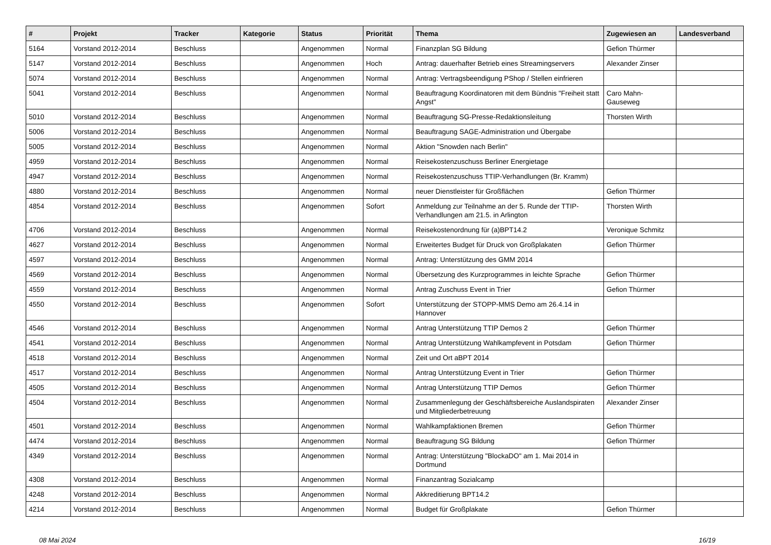| # | Projekt | Tracker | Kategorie | Status | Priorität | Thema | Zugewiesen an | Landesverband |
| --- | --- | --- | --- | --- | --- | --- | --- | --- |
| 5164 | Vorstand 2012-2014 | Beschluss | | Angenommen | Normal | Finanzplan SG Bildung | Gefion Thürmer | |
| 5147 | Vorstand 2012-2014 | Beschluss | | Angenommen | Hoch | Antrag: dauerhafter Betrieb eines Streamingservers | Alexander Zinser | |
| 5074 | Vorstand 2012-2014 | Beschluss | | Angenommen | Normal | Antrag: Vertragsbeendigung PShop / Stellen einfrieren | | |
| 5041 | Vorstand 2012-2014 | Beschluss | | Angenommen | Normal | Beauftragung Koordinatoren mit dem Bündnis "Freiheit statt Angst" | Caro Mahn-Gauseweg | |
| 5010 | Vorstand 2012-2014 | Beschluss | | Angenommen | Normal | Beauftragung SG-Presse-Redaktionsleitung | Thorsten Wirth | |
| 5006 | Vorstand 2012-2014 | Beschluss | | Angenommen | Normal | Beauftragung SAGE-Administration und Übergabe | | |
| 5005 | Vorstand 2012-2014 | Beschluss | | Angenommen | Normal | Aktion "Snowden nach Berlin" | | |
| 4959 | Vorstand 2012-2014 | Beschluss | | Angenommen | Normal | Reisekostenzuschuss Berliner Energietage | | |
| 4947 | Vorstand 2012-2014 | Beschluss | | Angenommen | Normal | Reisekostenzuschuss TTIP-Verhandlungen (Br. Kramm) | | |
| 4880 | Vorstand 2012-2014 | Beschluss | | Angenommen | Normal | neuer Dienstleister für Großflächen | Gefion Thürmer | |
| 4854 | Vorstand 2012-2014 | Beschluss | | Angenommen | Sofort | Anmeldung zur Teilnahme an der 5. Runde der TTIP-Verhandlungen am 21.5. in Arlington | Thorsten Wirth | |
| 4706 | Vorstand 2012-2014 | Beschluss | | Angenommen | Normal | Reisekostenordnung für (a)BPT14.2 | Veronique Schmitz | |
| 4627 | Vorstand 2012-2014 | Beschluss | | Angenommen | Normal | Erweitertes Budget für Druck von Großplakaten | Gefion Thürmer | |
| 4597 | Vorstand 2012-2014 | Beschluss | | Angenommen | Normal | Antrag: Unterstützung des GMM 2014 | | |
| 4569 | Vorstand 2012-2014 | Beschluss | | Angenommen | Normal | Übersetzung des Kurzprogrammes in leichte Sprache | Gefion Thürmer | |
| 4559 | Vorstand 2012-2014 | Beschluss | | Angenommen | Normal | Antrag Zuschuss Event in Trier | Gefion Thürmer | |
| 4550 | Vorstand 2012-2014 | Beschluss | | Angenommen | Sofort | Unterstützung der STOPP-MMS Demo am 26.4.14 in Hannover | | |
| 4546 | Vorstand 2012-2014 | Beschluss | | Angenommen | Normal | Antrag Unterstützung TTIP Demos 2 | Gefion Thürmer | |
| 4541 | Vorstand 2012-2014 | Beschluss | | Angenommen | Normal | Antrag Unterstützung Wahlkampfevent in Potsdam | Gefion Thürmer | |
| 4518 | Vorstand 2012-2014 | Beschluss | | Angenommen | Normal | Zeit und Ort aBPT 2014 | | |
| 4517 | Vorstand 2012-2014 | Beschluss | | Angenommen | Normal | Antrag Unterstützung Event in Trier | Gefion Thürmer | |
| 4505 | Vorstand 2012-2014 | Beschluss | | Angenommen | Normal | Antrag Unterstützung TTIP Demos | Gefion Thürmer | |
| 4504 | Vorstand 2012-2014 | Beschluss | | Angenommen | Normal | Zusammenlegung der Geschäftsbereiche Auslandspiraten und Mitgliederbetreuung | Alexander Zinser | |
| 4501 | Vorstand 2012-2014 | Beschluss | | Angenommen | Normal | Wahlkampfaktionen Bremen | Gefion Thürmer | |
| 4474 | Vorstand 2012-2014 | Beschluss | | Angenommen | Normal | Beauftragung SG Bildung | Gefion Thürmer | |
| 4349 | Vorstand 2012-2014 | Beschluss | | Angenommen | Normal | Antrag: Unterstützung "BlockaDO" am 1. Mai 2014 in Dortmund | | |
| 4308 | Vorstand 2012-2014 | Beschluss | | Angenommen | Normal | Finanzantrag Sozialcamp | | |
| 4248 | Vorstand 2012-2014 | Beschluss | | Angenommen | Normal | Akkreditierung BPT14.2 | | |
| 4214 | Vorstand 2012-2014 | Beschluss | | Angenommen | Normal | Budget für Großplakate | Gefion Thürmer | |
08 Mai 2024 16/19